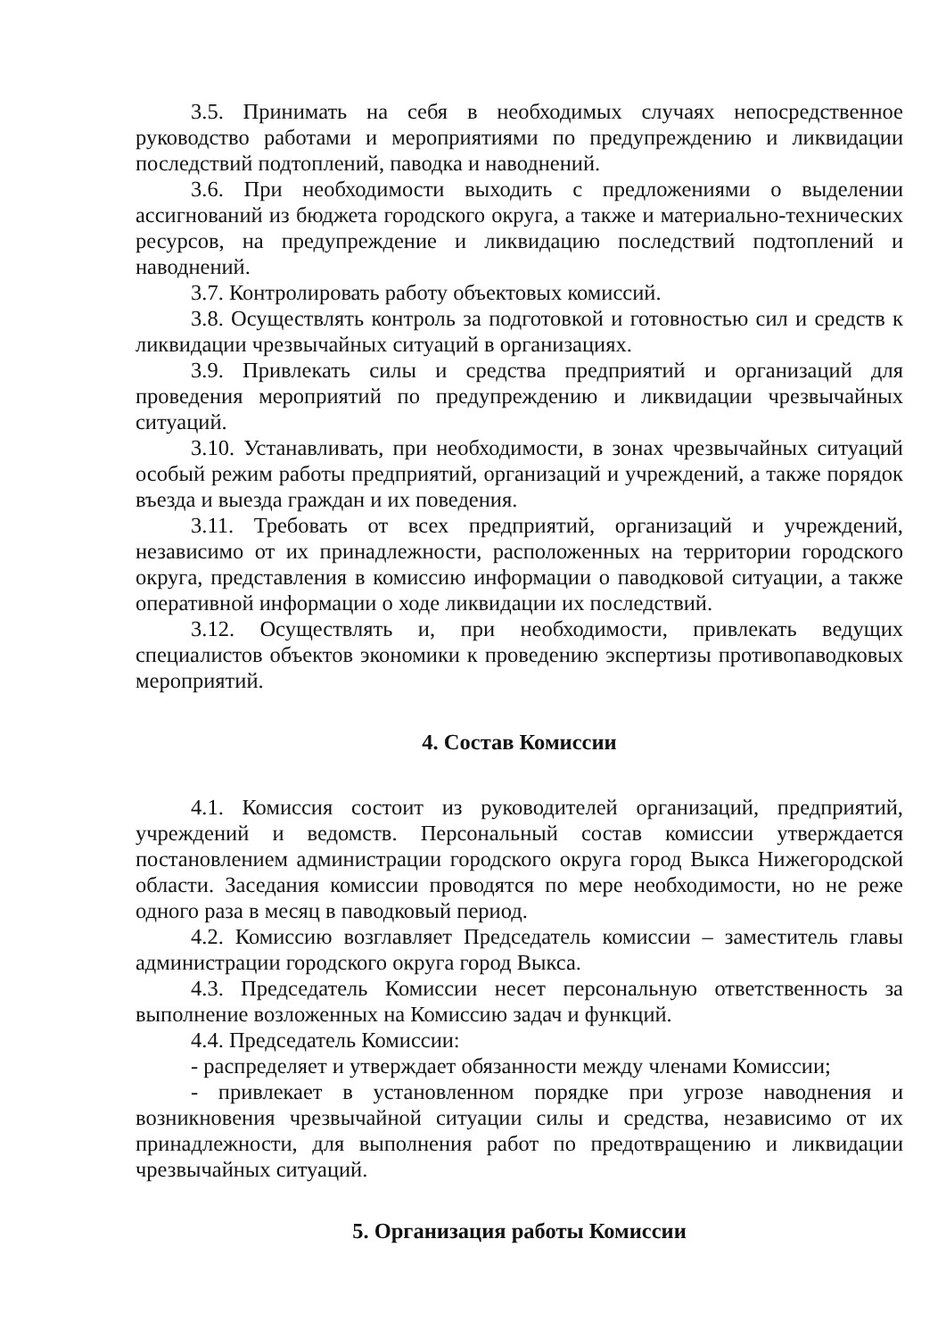3.5. Принимать на себя в необходимых случаях непосредственное руководство работами и мероприятиями по предупреждению и ликвидации последствий подтоплений, паводка и наводнений.
3.6. При необходимости выходить с предложениями о выделении ассигнований из бюджета городского округа, а также и материально-технических ресурсов, на предупреждение и ликвидацию последствий подтоплений и наводнений.
3.7. Контролировать работу объектовых комиссий.
3.8. Осуществлять контроль за подготовкой и готовностью сил и средств к ликвидации чрезвычайных ситуаций в организациях.
3.9. Привлекать силы и средства предприятий и организаций для проведения мероприятий по предупреждению и ликвидации чрезвычайных ситуаций.
3.10. Устанавливать, при необходимости, в зонах чрезвычайных ситуаций особый режим работы предприятий, организаций и учреждений, а также порядок въезда и выезда граждан и их поведения.
3.11. Требовать от всех предприятий, организаций и учреждений, независимо от их принадлежности, расположенных на территории городского округа, представления в комиссию информации о паводковой ситуации, а также оперативной информации о ходе ликвидации их последствий.
3.12. Осуществлять и, при необходимости, привлекать ведущих специалистов объектов экономики к проведению экспертизы противопаводковых мероприятий.
4. Состав Комиссии
4.1. Комиссия состоит из руководителей организаций, предприятий, учреждений и ведомств. Персональный состав комиссии утверждается постановлением администрации городского округа город Выкса Нижегородской области. Заседания комиссии проводятся по мере необходимости, но не реже одного раза в месяц в паводковый период.
4.2. Комиссию возглавляет Председатель комиссии – заместитель главы администрации городского округа город Выкса.
4.3. Председатель Комиссии несет персональную ответственность за выполнение возложенных на Комиссию задач и функций.
4.4. Председатель Комиссии:
- распределяет и утверждает обязанности между членами Комиссии;
- привлекает в установленном порядке при угрозе наводнения и возникновения чрезвычайной ситуации силы и средства, независимо от их принадлежности, для выполнения работ по предотвращению и ликвидации чрезвычайных ситуаций.
5. Организация работы Комиссии